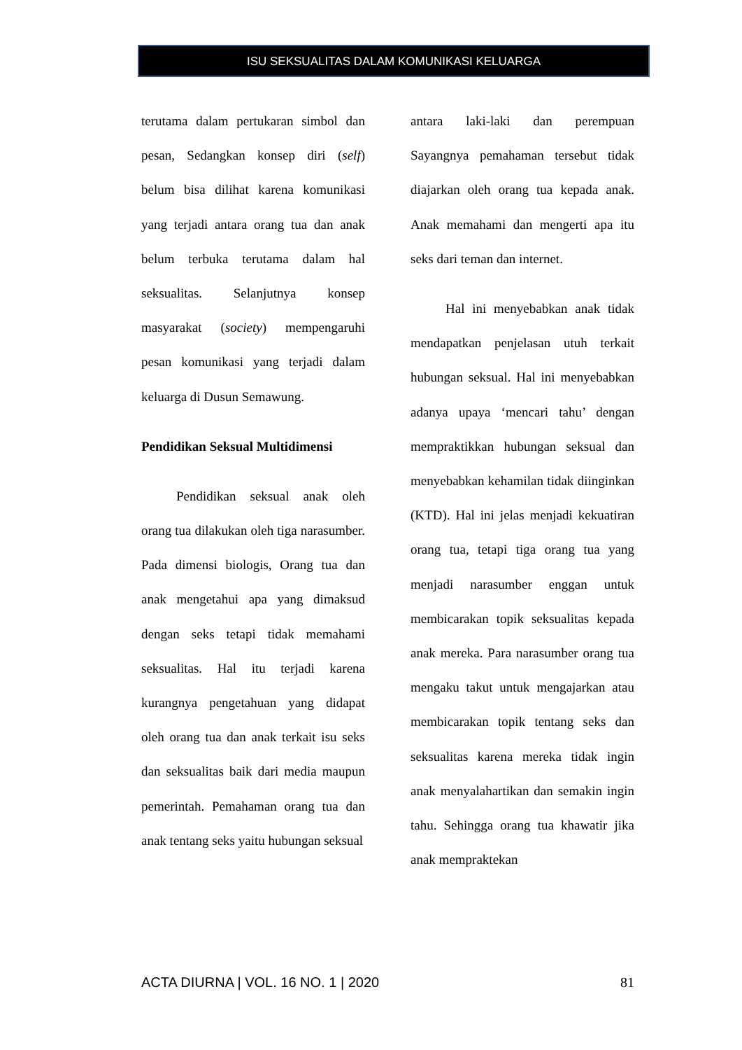ISU SEKSUALITAS DALAM KOMUNIKASI KELUARGA
terutama dalam pertukaran simbol dan pesan, Sedangkan konsep diri (self) belum bisa dilihat karena komunikasi yang terjadi antara orang tua dan anak belum terbuka terutama dalam hal seksualitas. Selanjutnya konsep masyarakat (society) mempengaruhi pesan komunikasi yang terjadi dalam keluarga di Dusun Semawung.
Pendidikan Seksual Multidimensi
Pendidikan seksual anak oleh orang tua dilakukan oleh tiga narasumber. Pada dimensi biologis, Orang tua dan anak mengetahui apa yang dimaksud dengan seks tetapi tidak memahami seksualitas. Hal itu terjadi karena kurangnya pengetahuan yang didapat oleh orang tua dan anak terkait isu seks dan seksualitas baik dari media maupun pemerintah. Pemahaman orang tua dan anak tentang seks yaitu hubungan seksual
antara laki-laki dan perempuan Sayangnya pemahaman tersebut tidak diajarkan oleh orang tua kepada anak. Anak memahami dan mengerti apa itu seks dari teman dan internet.
Hal ini menyebabkan anak tidak mendapatkan penjelasan utuh terkait hubungan seksual. Hal ini menyebabkan adanya upaya ‘mencari tahu’ dengan mempraktikkan hubungan seksual dan menyebabkan kehamilan tidak diinginkan (KTD). Hal ini jelas menjadi kekuatiran orang tua, tetapi tiga orang tua yang menjadi narasumber enggan untuk membicarakan topik seksualitas kepada anak mereka. Para narasumber orang tua mengaku takut untuk mengajarkan atau membicarakan topik tentang seks dan seksualitas karena mereka tidak ingin anak menyalahartikan dan semakin ingin tahu. Sehingga orang tua khawatir jika anak mempraktekan
ACTA DIURNA | VOL. 16 NO. 1 | 2020 81